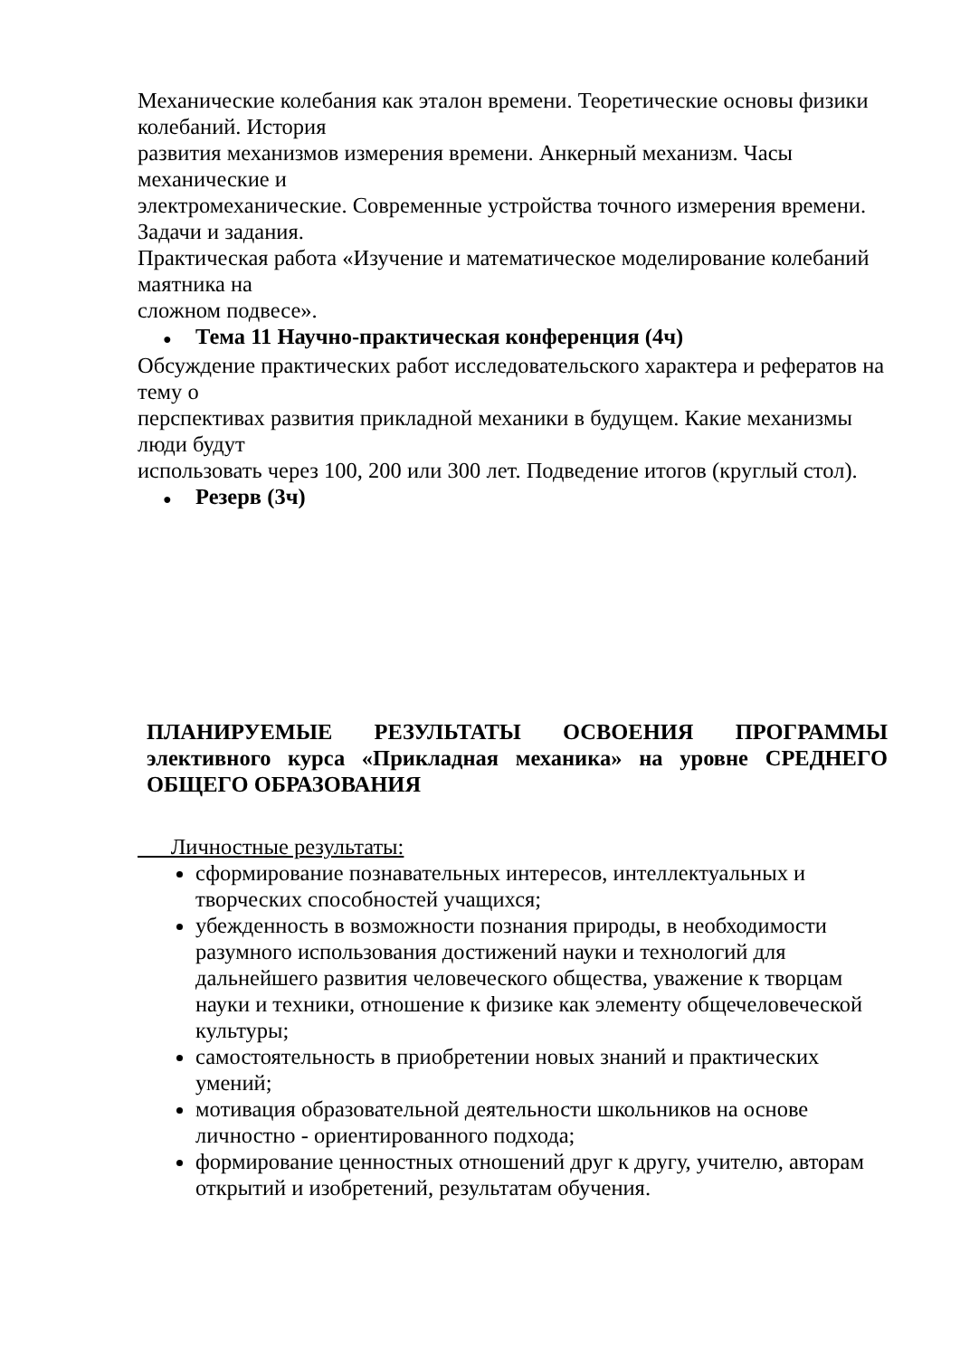Механические колебания как эталон времени. Теоретические основы физики колебаний. История
развития механизмов измерения времени. Анкерный механизм. Часы механические и
электромеханические. Современные устройства точного измерения времени. Задачи и задания.
Практическая работа «Изучение и математическое моделирование колебаний маятника на
сложном подвесе».
● Тема 11 Научно-практическая конференция (4ч)
Обсуждение практических работ исследовательского характера и рефератов на тему о
перспективах развития прикладной механики в будущем. Какие механизмы люди будут
использовать через 100, 200 или 300 лет. Подведение итогов (круглый стол).
● Резерв (3ч)
ПЛАНИРУЕМЫЕ РЕЗУЛЬТАТЫ ОСВОЕНИЯ ПРОГРАММЫ элективного курса «Прикладная механика» на уровне СРЕДНЕГО ОБЩЕГО ОБРАЗОВАНИЯ
Личностные результаты:
сформирование познавательных интересов, интеллектуальных и творческих способностей учащихся;
убежденность в возможности познания природы, в необходимости разумного использования достижений науки и технологий для дальнейшего развития человеческого общества, уважение к творцам науки и техники, отношение к физике как элементу общечеловеческой культуры;
самостоятельность в приобретении новых знаний и практических умений;
мотивация образовательной деятельности школьников на основе личностно - ориентированного подхода;
формирование ценностных отношений друг к другу, учителю, авторам открытий и изобретений, результатам обучения.